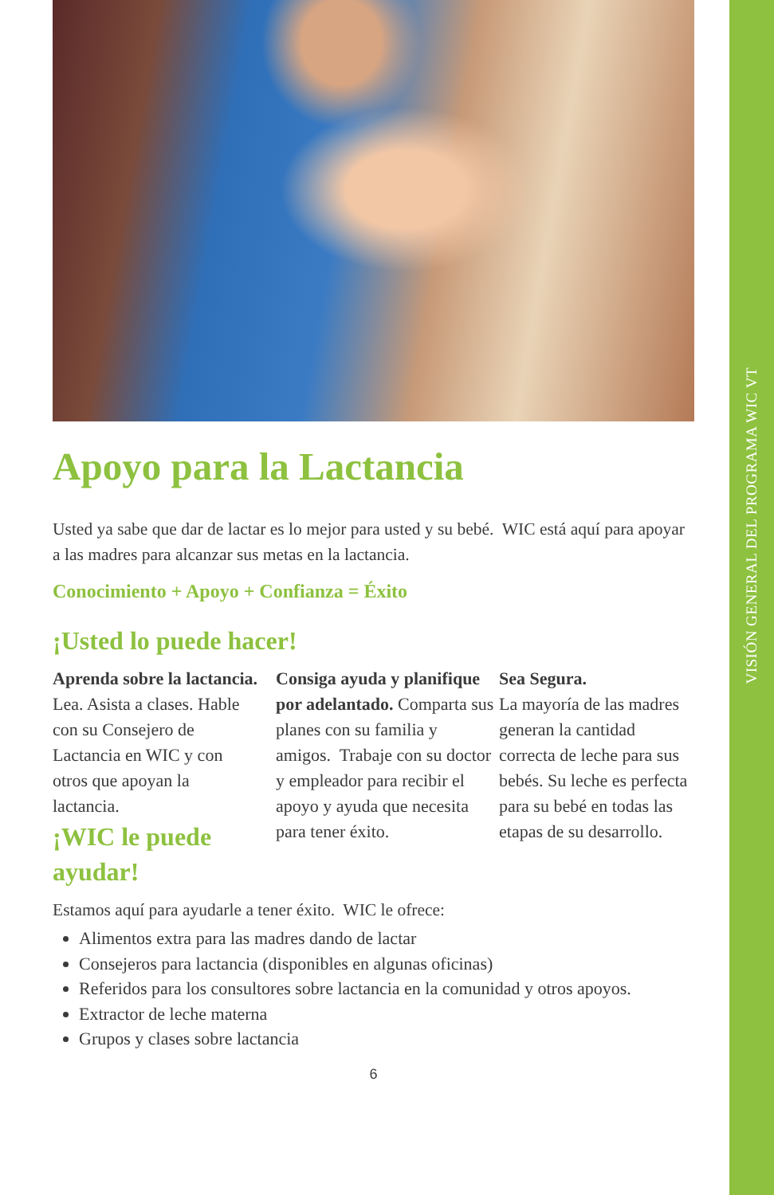Apoyo para la Lactancia
Usted ya sabe que dar de lactar es lo mejor para usted y su bebé. WIC está aquí para apoyar a las madres para alcanzar sus metas en la lactancia.
Conocimiento + Apoyo + Confianza = Éxito
¡Usted lo puede hacer!
Aprenda sobre la lactancia. Lea. Asista a clases. Hable con su Consejero de Lactancia en WIC y con otros que apoyan la lactancia.
¡WIC le puede ayudar!
Consiga ayuda y planifique por adelantado. Comparta sus planes con su familia y amigos. Trabaje con su doctor y empleador para recibir el apoyo y ayuda que necesita para tener éxito.
Sea Segura.
La mayoría de las madres generan la cantidad correcta de leche para sus bebés. Su leche es perfecta para su bebé en todas las etapas de su desarrollo.
Estamos aquí para ayudarle a tener éxito. WIC le ofrece:
Alimentos extra para las madres dando de lactar
Consejeros para lactancia (disponibles en algunas oficinas)
Referidos para los consultores sobre lactancia en la comunidad y otros apoyos.
Extractor de leche materna
Grupos y clases sobre lactancia
6
VISIÓN GENERAL DEL PROGRAMA WIC VT